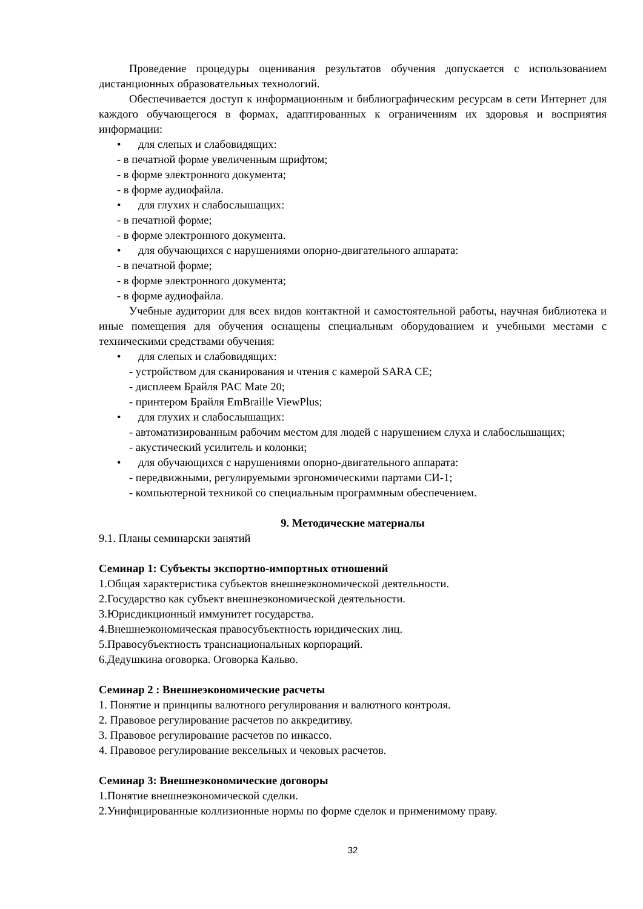Проведение процедуры оценивания результатов обучения допускается с использованием дистанционных образовательных технологий.
Обеспечивается доступ к информационным и библиографическим ресурсам в сети Интернет для каждого обучающегося в формах, адаптированных к ограничениям их здоровья и восприятия информации:
• для слепых и слабовидящих:
- в печатной форме увеличенным шрифтом;
- в форме электронного документа;
- в форме аудиофайла.
• для глухих и слабослышащих:
- в печатной форме;
- в форме электронного документа.
• для обучающихся с нарушениями опорно-двигательного аппарата:
- в печатной форме;
- в форме электронного документа;
- в форме аудиофайла.
Учебные аудитории для всех видов контактной и самостоятельной работы, научная библиотека и иные помещения для обучения оснащены специальным оборудованием и учебными местами с техническими средствами обучения:
• для слепых и слабовидящих:
- устройством для сканирования и чтения с камерой SARA CE;
- дисплеем Брайля PAC Mate 20;
- принтером Брайля EmBraille ViewPlus;
• для глухих и слабослышащих:
- автоматизированным рабочим местом для людей с нарушением слуха и слабослышащих;
- акустический усилитель и колонки;
• для обучающихся с нарушениями опорно-двигательного аппарата:
- передвижными, регулируемыми эргономическими партами СИ-1;
- компьютерной техникой со специальным программным обеспечением.
9. Методические материалы
9.1. Планы семинарски занятий
Семинар 1: Субъекты экспортно-импортных отношений
1.Общая характеристика субъектов внешнеэкономической деятельности.
2.Государство как субъект внешнеэкономической деятельности.
3.Юрисдикционный иммунитет государства.
4.Внешнеэкономическая правосубъектность юридических лиц.
5.Правосубъектность транснациональных корпораций.
6.Дедушкина оговорка. Оговорка Кальво.
Семинар 2 : Внешнеэкономические расчеты
1. Понятие и принципы валютного регулирования и валютного контроля.
2. Правовое регулирование расчетов по аккредитиву.
3. Правовое регулирование расчетов по инкассо.
4. Правовое регулирование вексельных и чековых расчетов.
Семинар 3: Внешнеэкономические договоры
1.Понятие внешнеэкономической сделки.
2.Унифицированные коллизионные нормы по форме сделок и применимому праву.
32